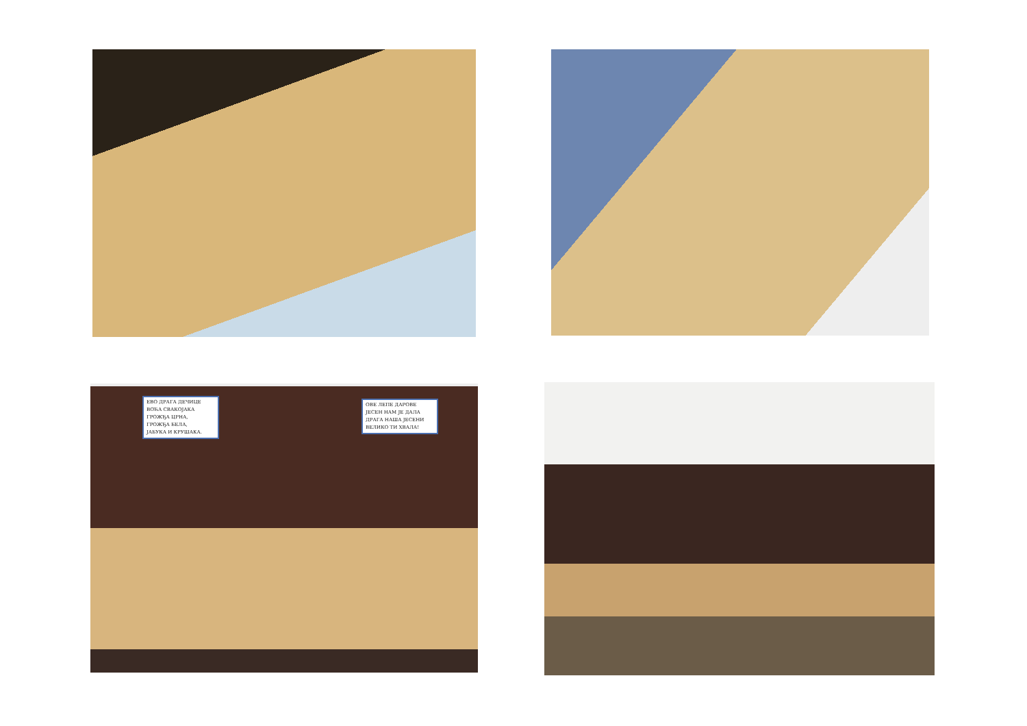ЕВО ДРАГА ДЕЧИЦЕ
ВОЋА СВАКОЈАКА
ГРОЖЂА ЦРНА,
ГРОЖЂА БЕЛА,
ЈАБУКА И КРУШАКА.
ОВЕ ЛЕПЕ ДАРОВЕ
ЈЕСЕН НАМ ЈЕ ДАЛА
ДРАГА НАША ЈЕСЕНИ
ВЕЛИКО ТИ ХВАЛА!